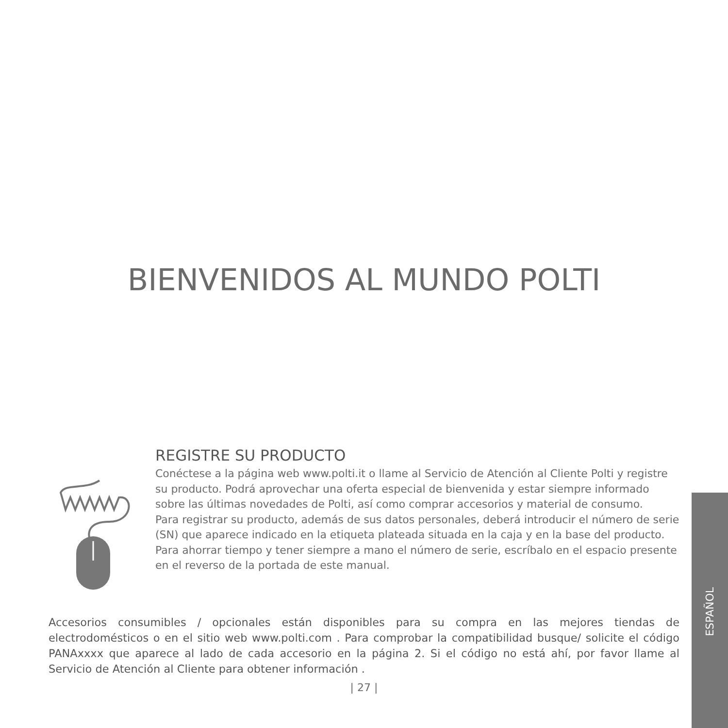BIENVENIDOS AL MUNDO POLTI
REGISTRE SU PRODUCTO
Conéctese a la página web www.polti.it o llame al Servicio de Atención al Cliente Polti y registre su producto. Podrá aprovechar una oferta especial de bienvenida y estar siempre informado sobre las últimas novedades de Polti, así como comprar accesorios y material de consumo.
Para registrar su producto, además de sus datos personales, deberá introducir el número de serie (SN) que aparece indicado en la etiqueta plateada situada en la caja y en la base del producto.
Para ahorrar tiempo y tener siempre a mano el número de serie, escríbalo en el espacio presente en el reverso de la portada de este manual.
Accesorios consumibles / opcionales están disponibles para su compra en las mejores tiendas de electrodomésticos o en el sitio web www.polti.com . Para comprobar la compatibilidad busque/ solicite el código PANAxxxx que aparece al lado de cada accesorio en la página 2. Si el código no está ahí, por favor llame al Servicio de Atención al Cliente para obtener información .
| 27 |
ESPAÑOL